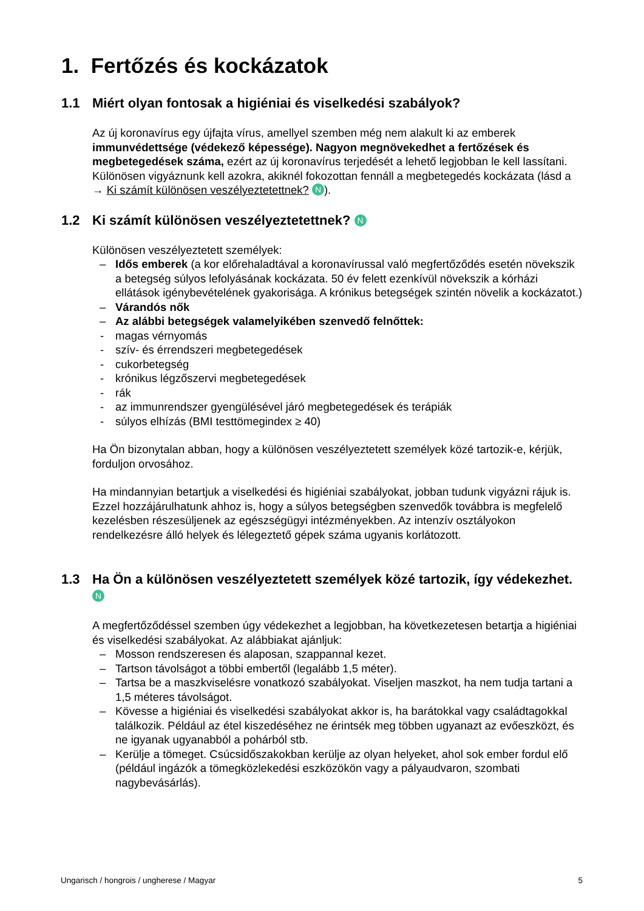1. Fertőzés és kockázatok
1.1 Miért olyan fontosak a higiéniai és viselkedési szabályok?
Az új koronavírus egy újfajta vírus, amellyel szemben még nem alakult ki az emberek immunvédettsége (védekező képessége). Nagyon megnövekedhet a fertőzések és megbetegedések száma, ezért az új koronavírus terjedését a lehető legjobban le kell lassítani.
Különösen vigyáznunk kell azokra, akiknél fokozottan fennáll a megbetegedés kockázata (lásd a → Ki számít különösen veszélyeztetettnek? N).
1.2 Ki számít különösen veszélyeztetettnek? N
Különösen veszélyeztetett személyek:
– Idős emberek (a kor előrehaladtával a koronavírussal való megfertőződés esetén növekszik a betegség súlyos lefolyásának kockázata. 50 év felett ezenkívül növekszik a kórházi ellátások igénybevételének gyakorisága. A krónikus betegségek szintén növelik a kockázatot.)
– Várandós nők
– Az alábbi betegségek valamelyikében szenvedő felnőttek:
- magas vérnyomás
- szív- és érrendszeri megbetegedések
- cukorbetegség
- krónikus légzőszervi megbetegedések
- rák
- az immunrendszer gyengülésével járó megbetegedések és terápiák
- súlyos elhízás (BMI testtömegindex ≥ 40)
Ha Ön bizonytalan abban, hogy a különösen veszélyeztetett személyek közé tartozik-e, kérjük, forduljon orvosához.
Ha mindannyian betartjuk a viselkedési és higiéniai szabályokat, jobban tudunk vigyázni rájuk is. Ezzel hozzájárulhatunk ahhoz is, hogy a súlyos betegségben szenvedők továbbra is megfelelő kezelésben részesüljenek az egészségügyi intézményekben. Az intenzív osztályokon rendelkezésre álló helyek és lélegeztető gépek száma ugyanis korlátozott.
1.3 Ha Ön a különösen veszélyeztetett személyek közé tartozik, így védekezhet. N
A megfertőződéssel szemben úgy védekezhet a legjobban, ha következetesen betartja a higiéniai és viselkedési szabályokat. Az alábbiakat ajánljuk:
– Mosson rendszeresen és alaposan, szappannal kezet.
– Tartson távolságot a többi embertől (legalább 1,5 méter).
– Tartsa be a maszkviselésre vonatkozó szabályokat. Viseljen maszkot, ha nem tudja tartani a 1,5 méteres távolságot.
– Kövesse a higiéniai és viselkedési szabályokat akkor is, ha barátokkal vagy családtagokkal találkozik. Például az étel kiszedéséhez ne érintsék meg többen ugyanazt az evőeszközt, és ne igyanak ugyanabból a pohárból stb.
– Kerülje a tömeget. Csúcsidőszakokban kerülje az olyan helyeket, ahol sok ember fordul elő (például ingázók a tömegközlekedési eszközökön vagy a pályaudvaron, szombati nagybevásárlás).
Ungarisch / hongrois / ungherese / Magyar 5